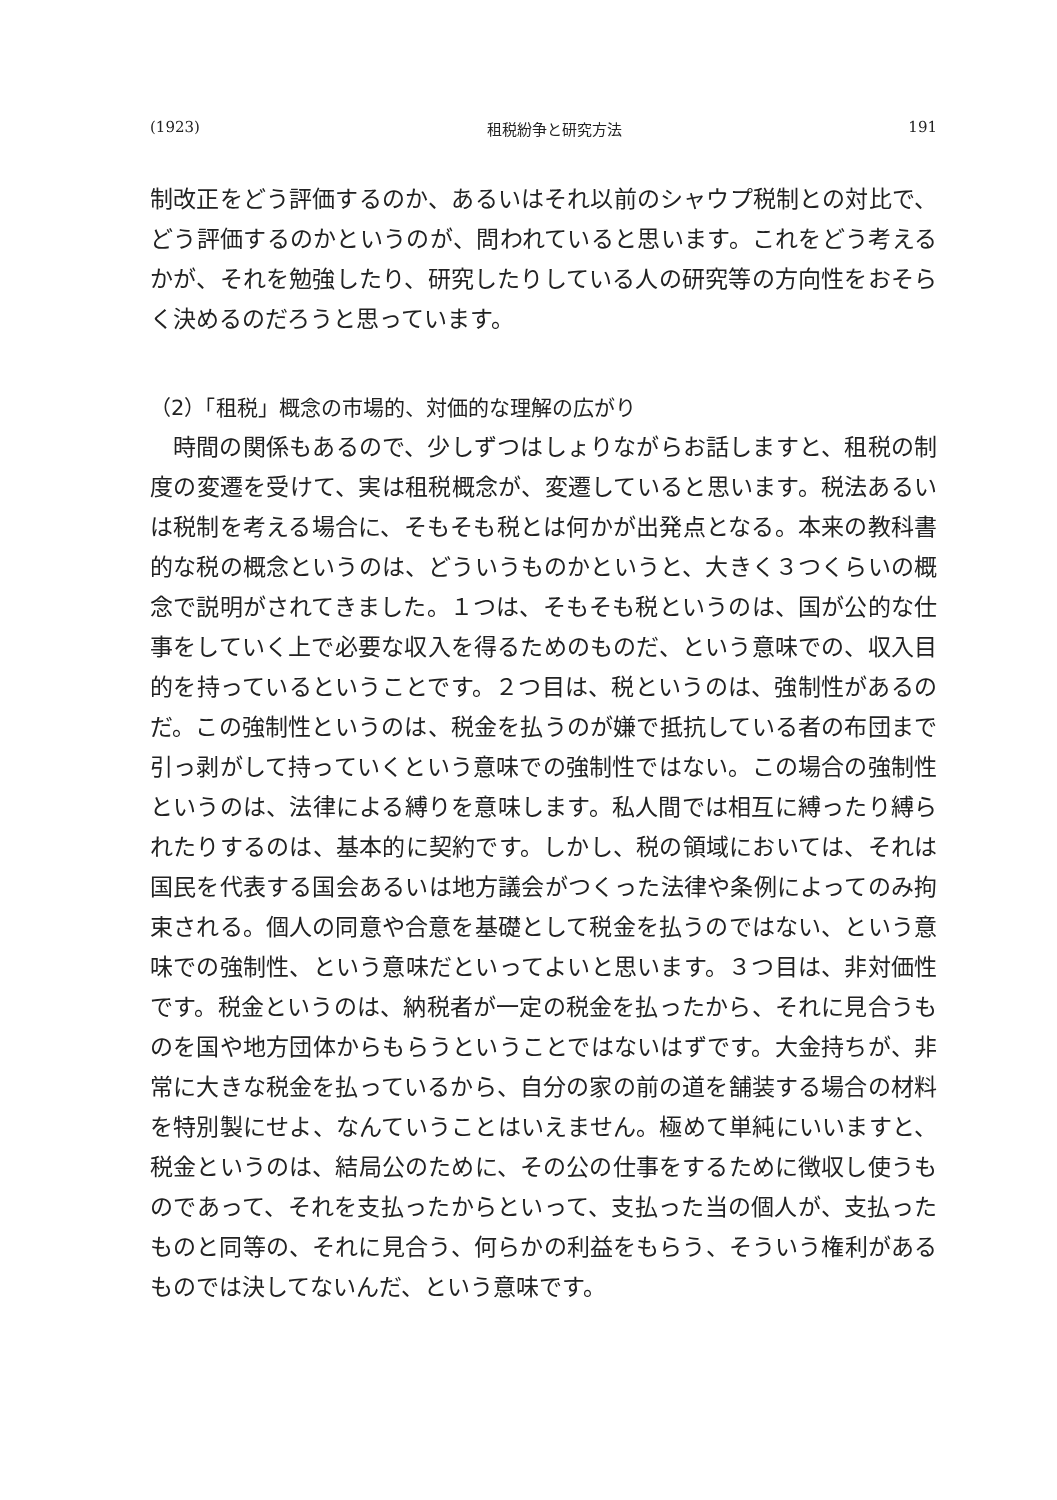(1923) 租税紛争と研究方法 191
制改正をどう評価するのか、あるいはそれ以前のシャウプ税制との対比で、どう評価するのかというのが、問われていると思います。これをどう考えるかが、それを勉強したり、研究したりしている人の研究等の方向性をおそらく決めるのだろうと思っています。
（2）「租税」概念の市場的、対価的な理解の広がり
時間の関係もあるので、少しずつはしょりながらお話しますと、租税の制度の変遷を受けて、実は租税概念が、変遷していると思います。税法あるいは税制を考える場合に、そもそも税とは何かが出発点となる。本来の教科書的な税の概念というのは、どういうものかというと、大きく３つくらいの概念で説明がされてきました。１つは、そもそも税というのは、国が公的な仕事をしていく上で必要な収入を得るためのものだ、という意味での、収入目的を持っているということです。２つ目は、税というのは、強制性があるのだ。この強制性というのは、税金を払うのが嫌で抵抗している者の布団まで引っ剥がして持っていくという意味での強制性ではない。この場合の強制性というのは、法律による縛りを意味します。私人間では相互に縛ったり縛られたりするのは、基本的に契約です。しかし、税の領域においては、それは国民を代表する国会あるいは地方議会がつくった法律や条例によってのみ拘束される。個人の同意や合意を基礎として税金を払うのではない、という意味での強制性、という意味だといってよいと思います。３つ目は、非対価性です。税金というのは、納税者が一定の税金を払ったから、それに見合うものを国や地方団体からもらうということではないはずです。大金持ちが、非常に大きな税金を払っているから、自分の家の前の道を舗装する場合の材料を特別製にせよ、なんていうことはいえません。極めて単純にいいますと、税金というのは、結局公のために、その公の仕事をするために徴収し使うものであって、それを支払ったからといって、支払った当の個人が、支払ったものと同等の、それに見合う、何らかの利益をもらう、そういう権利があるものでは決してないんだ、という意味です。